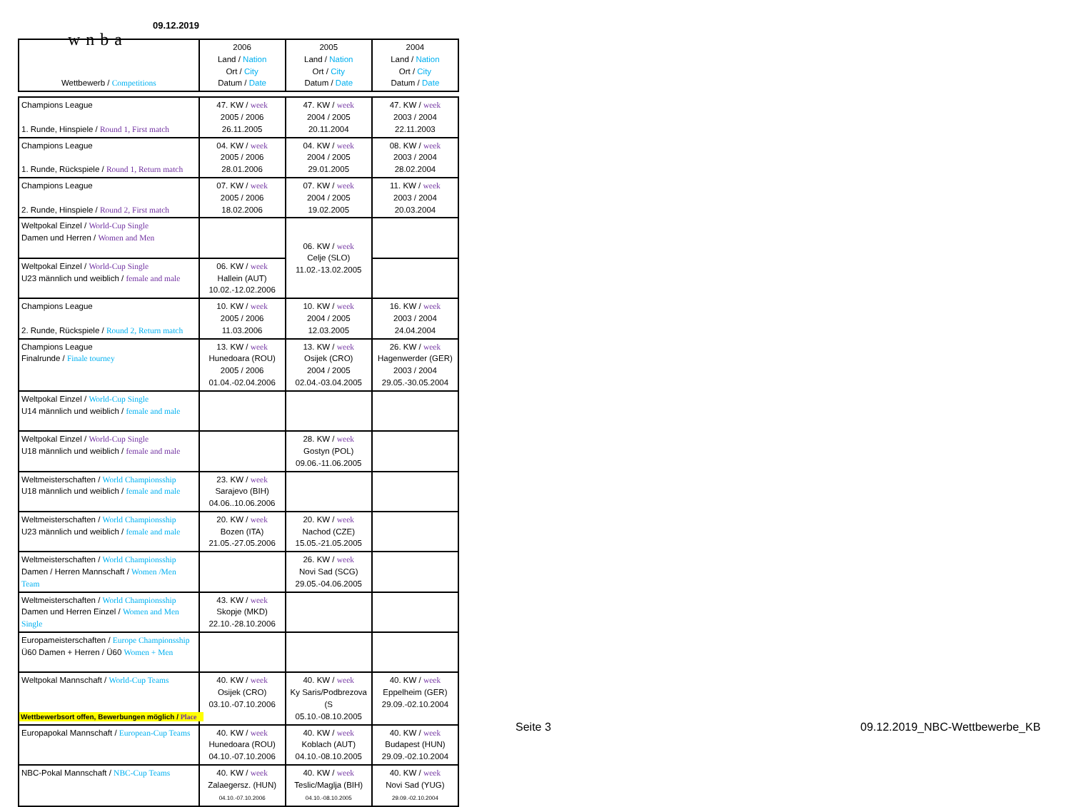wnba
09.12.2019
| Wettbewerb / Competitions | 2006 Land / Nation Ort / City Datum / Date | 2005 Land / Nation Ort / City Datum / Date | 2004 Land / Nation Ort / City Datum / Date |
| --- | --- | --- | --- |
| Champions League 1. Runde, Hinspiele / Round 1, First match | 47. KW / week 2005 / 2006 26.11.2005 | 47. KW / week 2004 / 2005 20.11.2004 | 47. KW / week 2003 / 2004 22.11.2003 |
| Champions League 1. Runde, Rückspiele / Round 1, Return match | 04. KW / week 2005 / 2006 28.01.2006 | 04. KW / week 2004 / 2005 29.01.2005 | 08. KW / week 2003 / 2004 28.02.2004 |
| Champions League 2. Runde, Hinspiele / Round 2, First match | 07. KW / week 2005 / 2006 18.02.2006 | 07. KW / week 2004 / 2005 19.02.2005 | 11. KW / week 2003 / 2004 20.03.2004 |
| Weltpokal Einzel / World-Cup Single Damen und Herren / Women and Men | | 06. KW / week Celje (SLO) 11.02.-13.02.2005 | |
| Weltpokal Einzel / World-Cup Single U23 männlich und weiblich / female and male | 06. KW / week Hallein (AUT) 10.02.-12.02.2006 | | |
| Champions League 2. Runde, Rückspiele / Round 2, Return match | 10. KW / week 2005 / 2006 11.03.2006 | 10. KW / week 2004 / 2005 12.03.2005 | 16. KW / week 2003 / 2004 24.04.2004 |
| Champions League Finalrunde / Finale tourney | 13. KW / week Hunedoara (ROU) 2005 / 2006 01.04.-02.04.2006 | 13. KW / week Osijek (CRO) 2004 / 2005 02.04.-03.04.2005 | 26. KW / week Hagenwerder (GER) 2003 / 2004 29.05.-30.05.2004 |
| Weltpokal Einzel / World-Cup Single U14 männlich und weiblich / female and male | | | |
| Weltpokal Einzel / World-Cup Single U18 männlich und weiblich / female and male | | 28. KW / week Gostyn (POL) 09.06.-11.06.2005 | |
| Weltmeisterschaften / World Championsship U18 männlich und weiblich / female and male | 23. KW / week Sarajevo (BIH) 04.06..10.06.2006 | | |
| Weltmeisterschaften / World Championsship U23 männlich und weiblich / female and male | 20. KW / week Bozen (ITA) 21.05.-27.05.2006 | 20. KW / week Nachod (CZE) 15.05.-21.05.2005 | |
| Weltmeisterschaften / World Championsship Damen / Herren Mannschaft / Women /Men Team | | 26. KW / week Novi Sad (SCG) 29.05.-04.06.2005 | |
| Weltmeisterschaften / World Championsship Damen und Herren Einzel / Women and Men Single | 43. KW / week Skopje (MKD) 22.10.-28.10.2006 | | |
| Europameisterschaften / Europe Championsship Ü60 Damen + Herren / Ü60 Women + Men | | | |
| Weltpokal Mannschaft / World-Cup Teams | 40. KW / week Osijek (CRO) 03.10.-07.10.2006 | 40. KW / week Ky Saris/Podbrezova (S 05.10.-08.10.2005 | 40. KW / week Eppelheim (GER) 29.09.-02.10.2004 |
| Europapokal Mannschaft / European-Cup Teams | 40. KW / week Hunedoara (ROU) 04.10.-07.10.2006 | 40. KW / week Koblach (AUT) 04.10.-08.10.2005 | 40. KW / week Budapest (HUN) 29.09.-02.10.2004 |
| NBC-Pokal Mannschaft / NBC-Cup Teams | 40. KW / week Zalaegersz. (HUN) 04.10.-07.10.2006 | 40. KW / week Teslic/Maglja (BIH) 04.10.-08.10.2005 | 40. KW / week Novi Sad (YUG) 29.09.-02.10.2004 |
Wettbewerbsort offen, Bewerbungen möglich / Place
Seite 3 09.12.2019_NBC-Wettbewerbe_KB